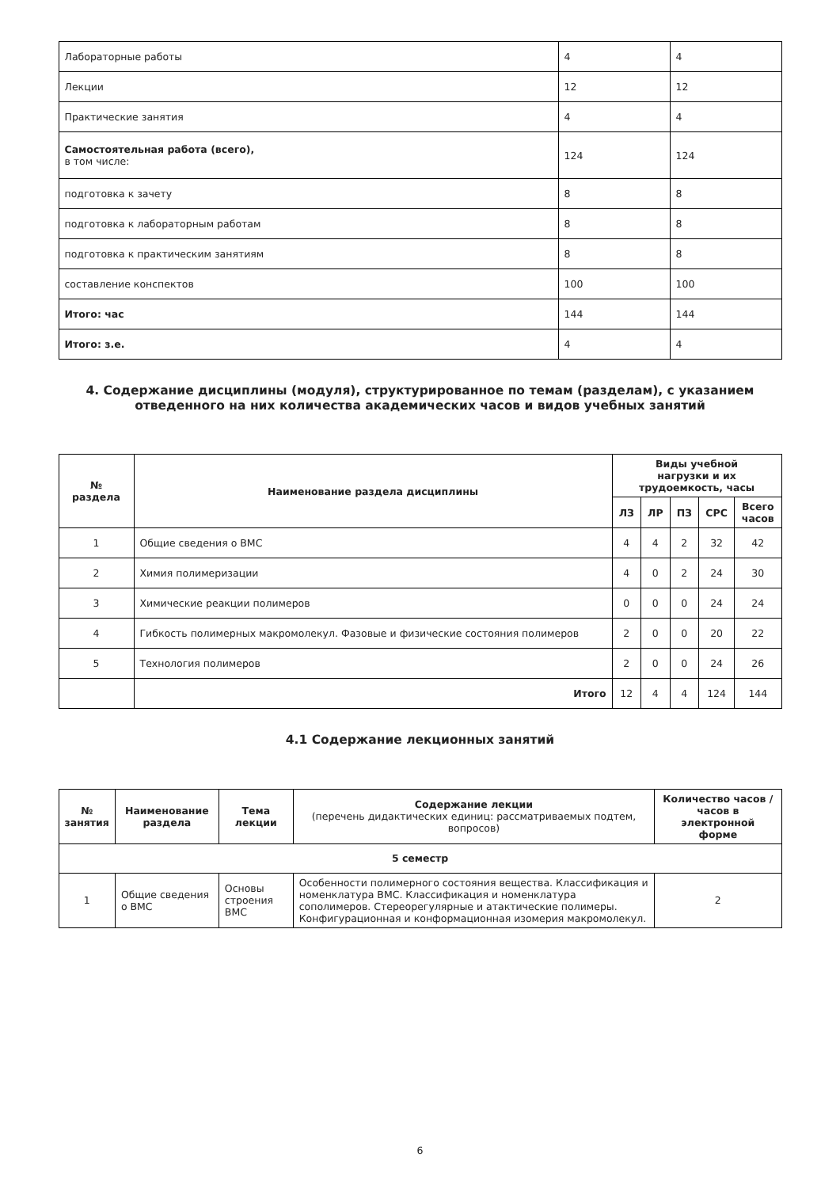| Лабораторные работы | 4 | 4 |
| Лекции | 12 | 12 |
| Практические занятия | 4 | 4 |
| Самостоятельная работа (всего), в том числе: | 124 | 124 |
| подготовка к зачету | 8 | 8 |
| подготовка к лабораторным работам | 8 | 8 |
| подготовка к практическим занятиям | 8 | 8 |
| составление конспектов | 100 | 100 |
| Итого: час | 144 | 144 |
| Итого: з.е. | 4 | 4 |
4. Содержание дисциплины (модуля), структурированное по темам (разделам), с указанием отведенного на них количества академических часов и видов учебных занятий
| № раздела | Наименование раздела дисциплины | Виды учебной нагрузки и их трудоемкость, часы | | | | |
| --- | --- | --- | --- | --- | --- | --- |
| | | ЛЗ | ЛР | ПЗ | СРС | Всего часов |
| 1 | Общие сведения о ВМС | 4 | 4 | 2 | 32 | 42 |
| 2 | Химия полимеризации | 4 | 0 | 2 | 24 | 30 |
| 3 | Химические реакции полимеров | 0 | 0 | 0 | 24 | 24 |
| 4 | Гибкость полимерных макромолекул. Фазовые и физические состояния полимеров | 2 | 0 | 0 | 20 | 22 |
| 5 | Технология полимеров | 2 | 0 | 0 | 24 | 26 |
| | Итого | 12 | 4 | 4 | 124 | 144 |
4.1 Содержание лекционных занятий
| № занятия | Наименование раздела | Тема лекции | Содержание лекции (перечень дидактических единиц: рассматриваемых подтем, вопросов) | Количество часов / часов в электронной форме |
| --- | --- | --- | --- | --- |
| 5 семестр | | | | |
| 1 | Общие сведения о ВМС | Основы строения ВМС | Особенности полимерного состояния вещества. Классификация и номенклатура ВМС. Классификация и номенклатура сополимеров. Стереорегулярные и атактические полимеры. Конфигурационная и конформационная изомерия макромолекул. | 2 |
6